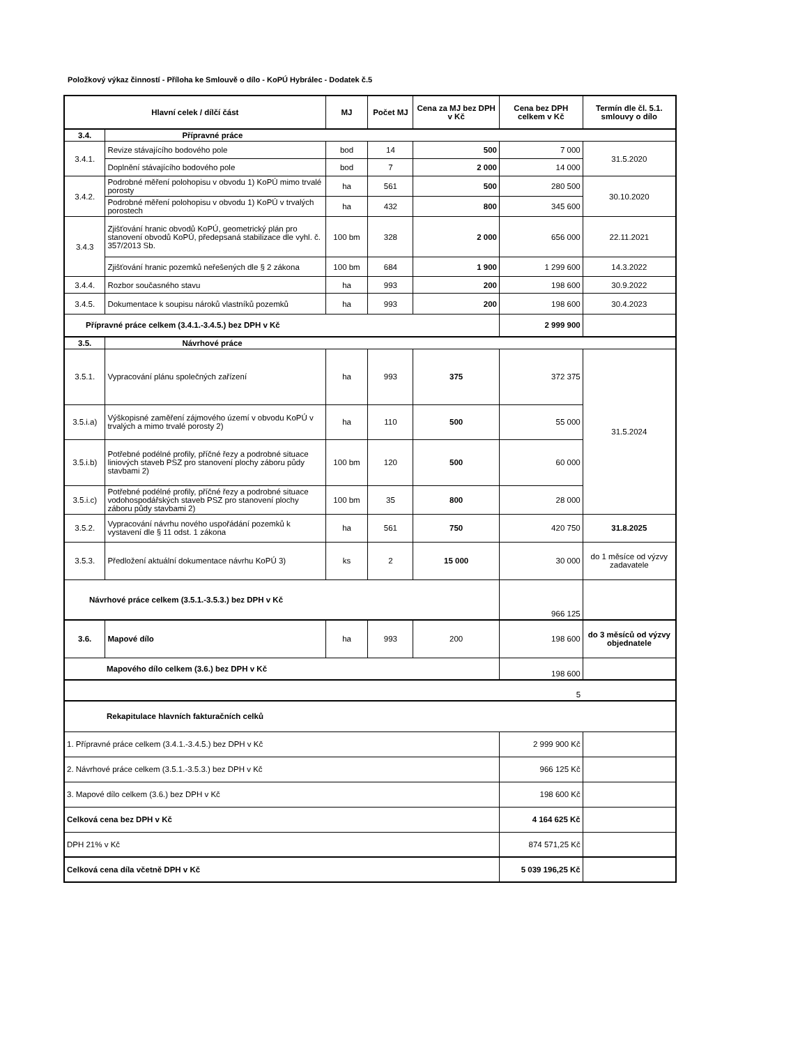Položkový výkaz činností - Příloha ke Smlouvě o dílo - KoPÚ Hybrálec - Dodatek č.5
| Hlavní celek / dílčí část | | MJ | Počet MJ | Cena za MJ bez DPH v Kč | Cena bez DPH celkem v Kč | Termín dle čl. 5.1. smlouvy o dílo |
| --- | --- | --- | --- | --- | --- | --- |
| 3.4. | Přípravné práce | | | | | |
| 3.4.1. | Revize stávajícího bodového pole | bod | 14 | 500 | 7 000 | 31.5.2020 |
| | Doplnění stávajícího bodového pole | bod | 7 | 2 000 | 14 000 | |
| 3.4.2. | Podrobné měření polohopisu v obvodu 1) KoPÚ mimo trvalé porosty | ha | 561 | 500 | 280 500 | 30.10.2020 |
| | Podrobné měření polohopisu v obvodu 1) KoPÚ v trvalých porostech | ha | 432 | 800 | 345 600 | |
| 3.4.3 | Zjišťování hranic obvodů KoPÚ, geometrický plán pro stanovení obvodů KoPÚ, předepsaná stabilizace dle vyhl. č. 357/2013 Sb. | 100 bm | 328 | 2 000 | 656 000 | 22.11.2021 |
| | Zjišťování hranic pozemků neřešených dle § 2 zákona | 100 bm | 684 | 1 900 | 1 299 600 | 14.3.2022 |
| 3.4.4. | Rozbor současného stavu | ha | 993 | 200 | 198 600 | 30.9.2022 |
| 3.4.5. | Dokumentace k soupisu nároků vlastníků pozemků | ha | 993 | 200 | 198 600 | 30.4.2023 |
| Přípravné práce celkem (3.4.1.-3.4.5.) bez DPH v Kč | | | | | 2 999 900 | |
| 3.5. | Návrhové práce | | | | | |
| 3.5.1. | Vypracování plánu společných zařízení | ha | 993 | 375 | 372 375 | 31.5.2024 |
| 3.5.i.a) | Výškopisné zaměření zájmového území v obvodu KoPÚ v trvalých a mimo trvalé porosty 2) | ha | 110 | 500 | 55 000 | |
| 3.5.i.b) | Potřebné podélné profily, příčné řezy a podrobné situace liniových staveb PSZ pro stanovení plochy záboru půdy stavbami 2) | 100 bm | 120 | 500 | 60 000 | |
| 3.5.i.c) | Potřebné podélné profily, příčné řezy a podrobné situace vodohospodářských staveb PSZ pro stanovení plochy záboru půdy stavbami 2) | 100 bm | 35 | 800 | 28 000 | |
| 3.5.2. | Vypracování návrhu nového uspořádání pozemků k vystavení dle § 11 odst. 1 zákona | ha | 561 | 750 | 420 750 | 31.8.2025 |
| 3.5.3. | Předložení aktuální dokumentace návrhu KoPÚ 3) | ks | 2 | 15 000 | 30 000 | do 1 měsíce od výzvy zadavatele |
| Návrhové práce celkem (3.5.1.-3.5.3.) bez DPH v Kč | | | | | 966 125 | |
| 3.6. | Mapové dílo | ha | 993 | 200 | 198 600 | do 3 měsíců od výzvy objednatele |
| Mapového dílo celkem (3.6.) bez DPH v Kč | | | | | 198 600 | |
| 5 | | | | | | |
| Rekapitulace hlavních fakturačních celků | | | | | | |
| 1. Přípravné práce celkem (3.4.1.-3.4.5.) bez DPH v Kč | | | | | 2 999 900 Kč | |
| 2. Návrhové práce celkem (3.5.1.-3.5.3.) bez DPH v Kč | | | | | 966 125 Kč | |
| 3. Mapové dílo celkem (3.6.) bez DPH v Kč | | | | | 198 600 Kč | |
| Celková cena bez DPH v Kč | | | | | 4 164 625 Kč | |
| DPH 21% v Kč | | | | | 874 571,25 Kč | |
| Celková cena díla včetně DPH v Kč | | | | | 5 039 196,25 Kč | |